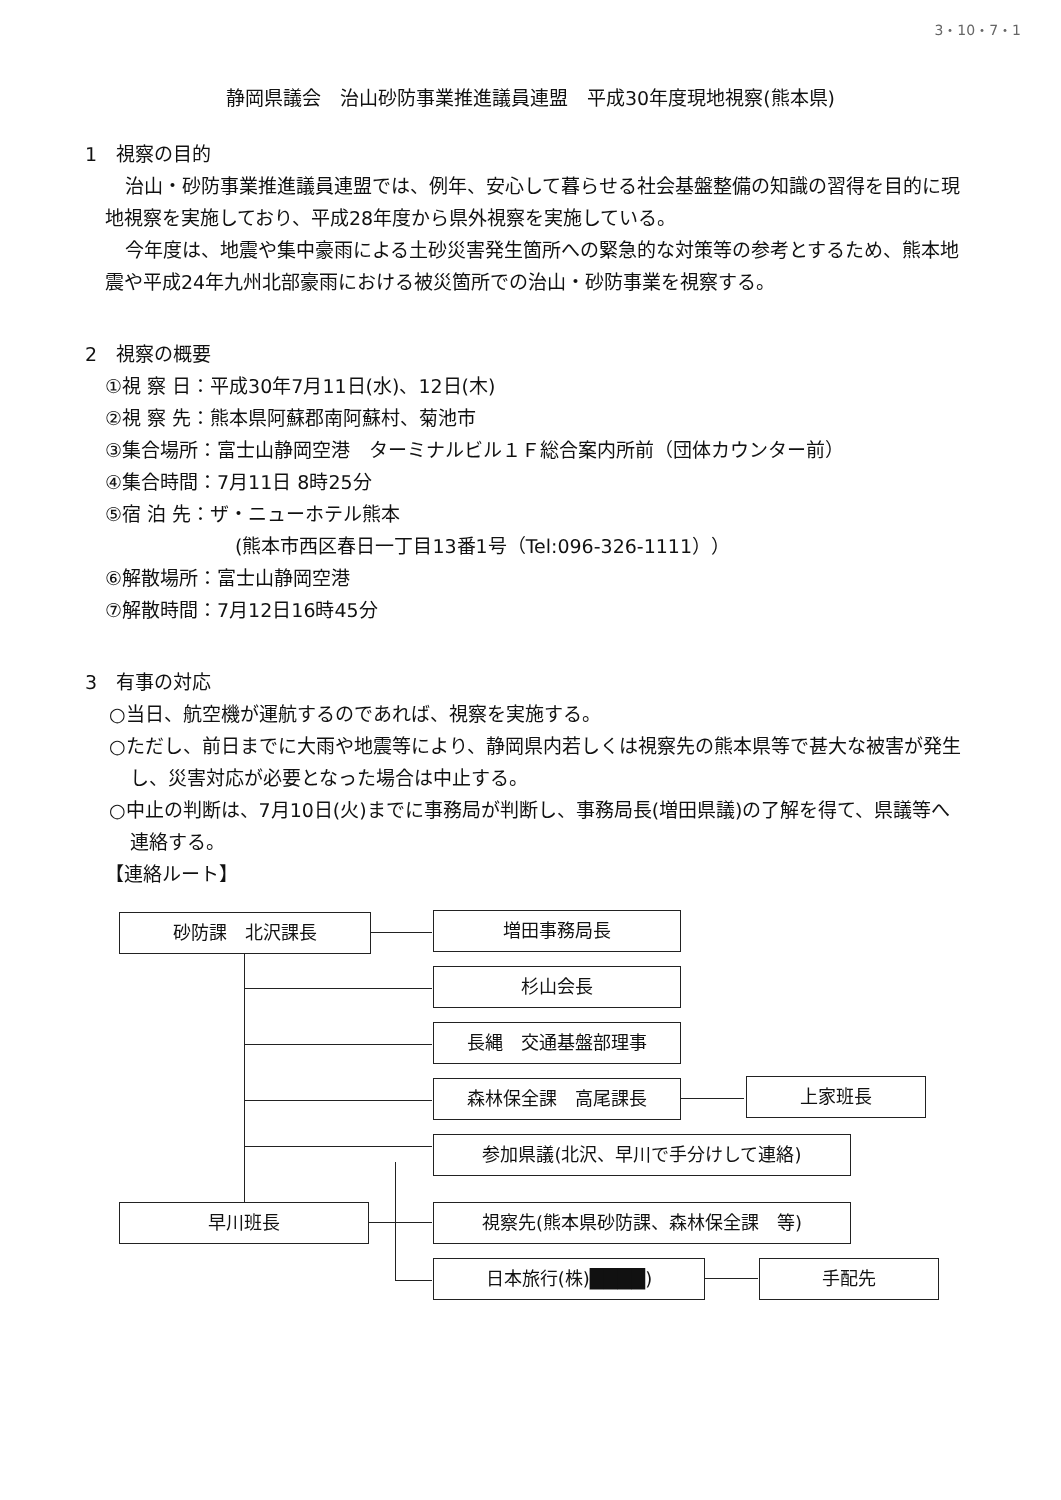3・10・7・1
静岡県議会　治山砂防事業推進議員連盟　平成30年度現地視察(熊本県)
1　視察の目的
治山・砂防事業推進議員連盟では、例年、安心して暮らせる社会基盤整備の知識の習得を目的に現地視察を実施しており、平成28年度から県外視察を実施している。
今年度は、地震や集中豪雨による土砂災害発生箇所への緊急的な対策等の参考とするため、熊本地震や平成24年九州北部豪雨における被災箇所での治山・砂防事業を視察する。
2　視察の概要
①視 察 日：平成30年7月11日(水)、12日(木)
②視 察 先：熊本県阿蘇郡南阿蘇村、菊池市
③集合場所：富士山静岡空港　ターミナルビル１Ｆ総合案内所前（団体カウンター前）
④集合時間：7月11日 8時25分
⑤宿 泊 先：ザ・ニューホテル熊本
(熊本市西区春日一丁目13番1号（Tel:096-326-1111））
⑥解散場所：富士山静岡空港
⑦解散時間：7月12日16時45分
3　有事の対応
○当日、航空機が運航するのであれば、視察を実施する。
○ただし、前日までに大雨や地震等により、静岡県内若しくは視察先の熊本県等で甚大な被害が発生し、災害対応が必要となった場合は中止する。
○中止の判断は、7月10日(火)までに事務局が判断し、事務局長(増田県議)の了解を得て、県議等へ連絡する。
【連絡ルート】
砂防課　北沢課長 増田事務局長
杉山会長
長縄　交通基盤部理事
森林保全課　高尾課長 上家班長
参加県議(北沢、早川で手分けして連絡)
早川班長 視察先(熊本県砂防課、森林保全課　等)
日本旅行(株)████) 手配先